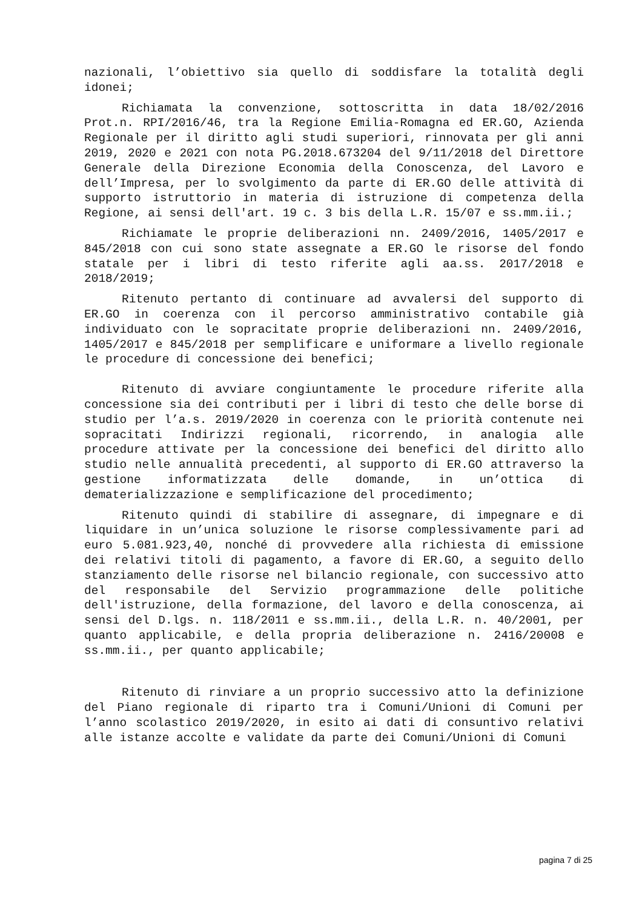nazionali, l’obiettivo sia quello di soddisfare la totalità degli idonei;
Richiamata la convenzione, sottoscritta in data 18/02/2016 Prot.n. RPI/2016/46, tra la Regione Emilia-Romagna ed ER.GO, Azienda Regionale per il diritto agli studi superiori, rinnovata per gli anni 2019, 2020 e 2021 con nota PG.2018.673204 del 9/11/2018 del Direttore Generale della Direzione Economia della Conoscenza, del Lavoro e dell’Impresa, per lo svolgimento da parte di ER.GO delle attività di supporto istruttorio in materia di istruzione di competenza della Regione, ai sensi dell'art. 19 c. 3 bis della L.R. 15/07 e ss.mm.ii.;
Richiamate le proprie deliberazioni nn. 2409/2016, 1405/2017 e 845/2018 con cui sono state assegnate a ER.GO le risorse del fondo statale per i libri di testo riferite agli aa.ss. 2017/2018 e 2018/2019;
Ritenuto pertanto di continuare ad avvalersi del supporto di ER.GO in coerenza con il percorso amministrativo contabile già individuato con le sopracitate proprie deliberazioni nn. 2409/2016, 1405/2017 e 845/2018 per semplificare e uniformare a livello regionale le procedure di concessione dei benefici;
Ritenuto di avviare congiuntamente le procedure riferite alla concessione sia dei contributi per i libri di testo che delle borse di studio per l’a.s. 2019/2020 in coerenza con le priorità contenute nei sopracitati Indirizzi regionali, ricorrendo, in analogia alle procedure attivate per la concessione dei benefici del diritto allo studio nelle annualità precedenti, al supporto di ER.GO attraverso la gestione informatizzata delle domande, in un’ottica di dematerializzazione e semplificazione del procedimento;
Ritenuto quindi di stabilire di assegnare, di impegnare e di liquidare in un’unica soluzione le risorse complessivamente pari ad euro 5.081.923,40, nonché di provvedere alla richiesta di emissione dei relativi titoli di pagamento, a favore di ER.GO, a seguito dello stanziamento delle risorse nel bilancio regionale, con successivo atto del responsabile del Servizio programmazione delle politiche dell'istruzione, della formazione, del lavoro e della conoscenza, ai sensi del D.lgs. n. 118/2011 e ss.mm.ii., della L.R. n. 40/2001, per quanto applicabile, e della propria deliberazione n. 2416/20008 e ss.mm.ii., per quanto applicabile;
Ritenuto di rinviare a un proprio successivo atto la definizione del Piano regionale di riparto tra i Comuni/Unioni di Comuni per l’anno scolastico 2019/2020, in esito ai dati di consuntivo relativi alle istanze accolte e validate da parte dei Comuni/Unioni di Comuni
pagina 7 di 25